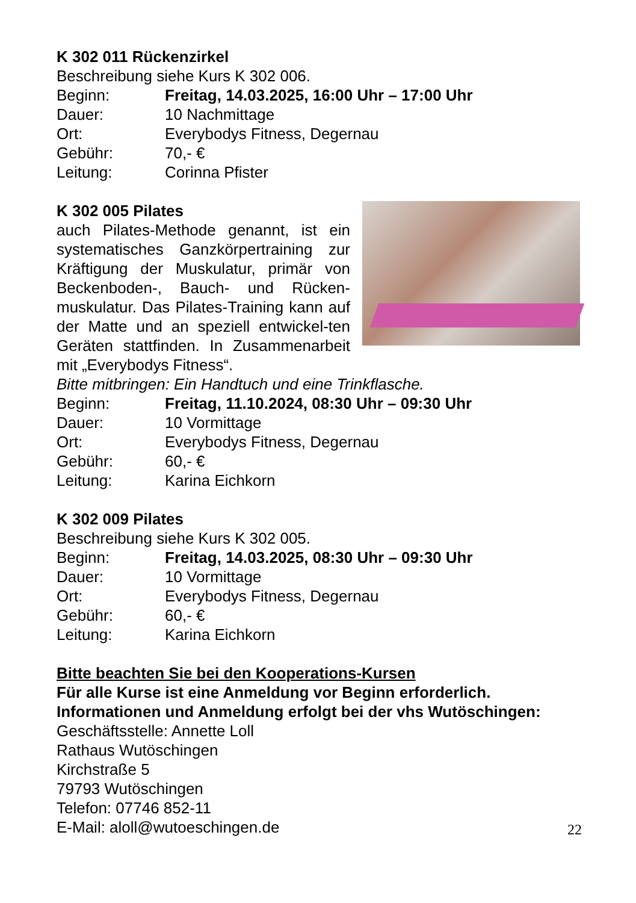K 302 011 Rückenzirkel
Beschreibung siehe Kurs K 302 006.
Beginn: Freitag, 14.03.2025, 16:00 Uhr – 17:00 Uhr
Dauer: 10 Nachmittage
Ort: Everybodys Fitness, Degernau
Gebühr: 70,- €
Leitung: Corinna Pfister
K 302 005 Pilates
auch Pilates-Methode genannt, ist ein systematisches Ganzkörpertraining zur Kräftigung der Muskulatur, primär von Beckenboden-, Bauch- und Rücken-muskulatur. Das Pilates-Training kann auf der Matte und an speziell entwickel-ten Geräten stattfinden. In Zusammenarbeit mit „Everybodys Fitness“.
Bitte mitbringen: Ein Handtuch und eine Trinkflasche.
Beginn: Freitag, 11.10.2024, 08:30 Uhr – 09:30 Uhr
Dauer: 10 Vormittage
Ort: Everybodys Fitness, Degernau
Gebühr: 60,- €
Leitung: Karina Eichkorn
K 302 009 Pilates
Beschreibung siehe Kurs K 302 005.
Beginn: Freitag, 14.03.2025, 08:30 Uhr – 09:30 Uhr
Dauer: 10 Vormittage
Ort: Everybodys Fitness, Degernau
Gebühr: 60,- €
Leitung: Karina Eichkorn
Bitte beachten Sie bei den Kooperations-Kursen
Für alle Kurse ist eine Anmeldung vor Beginn erforderlich.
Informationen und Anmeldung erfolgt bei der vhs Wutöschingen:
Geschäftsstelle: Annette Loll
Rathaus Wutöschingen
Kirchstraße 5
79793 Wutöschingen
Telefon: 07746 852-11
E-Mail: aloll@wutoeschingen.de
22